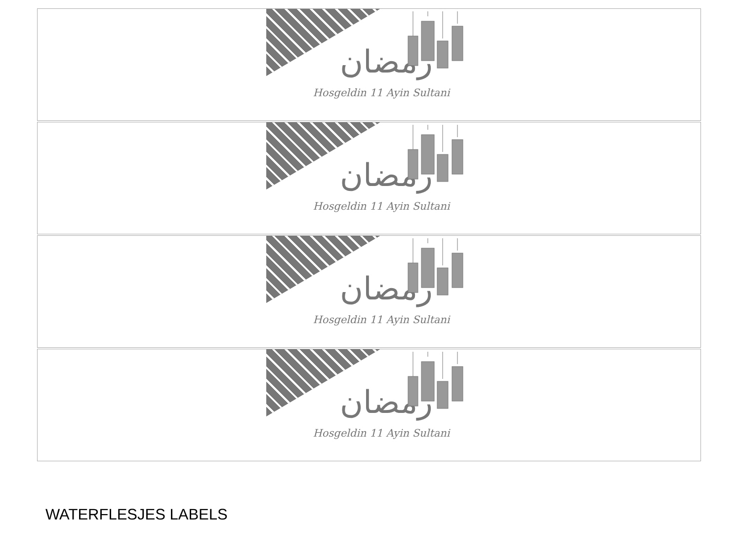رمضان
Hosgeldin 11 Ayin Sultani
رمضان
Hosgeldin 11 Ayin Sultani
رمضان
Hosgeldin 11 Ayin Sultani
رمضان
Hosgeldin 11 Ayin Sultani
WATERFLESJES LABELS